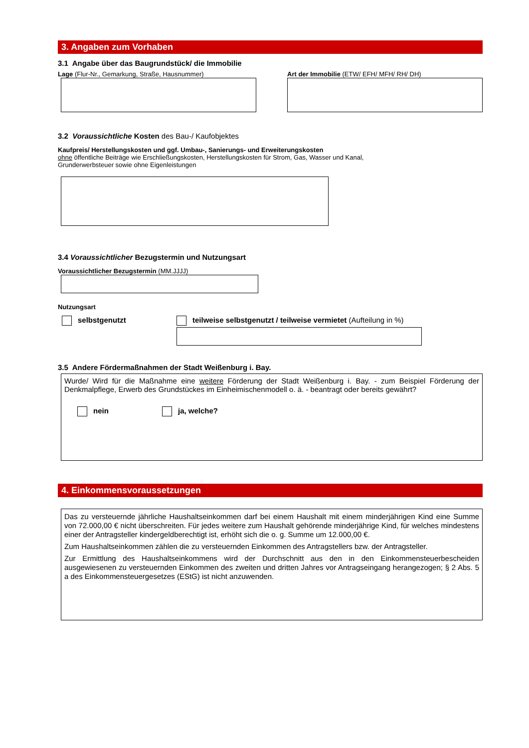3. Angaben zum Vorhaben
3.1 Angabe über das Baugrundstück/ die Immobilie
Lage (Flur-Nr., Gemarkung, Straße, Hausnummer)
Art der Immobilie (ETW/ EFH/ MFH/ RH/ DH)
3.2 Voraussichtliche Kosten des Bau-/ Kaufobjektes
Kaufpreis/ Herstellungskosten und ggf. Umbau-, Sanierungs- und Erweiterungskosten
ohne öffentliche Beiträge wie Erschließungskosten, Herstellungskosten für Strom, Gas, Wasser und Kanal,
Grunderwerbsteuer sowie ohne Eigenleistungen
3.4 Voraussichtlicher Bezugstermin und Nutzungsart
Voraussichtlicher Bezugstermin (MM.JJJJ)
Nutzungsart
selbstgenutzt teilweise selbstgenutzt / teilweise vermietet (Aufteilung in %)
3.5 Andere Fördermaßnahmen der Stadt Weißenburg i. Bay.
Wurde/ Wird für die Maßnahme eine weitere Förderung der Stadt Weißenburg i. Bay. - zum Beispiel Förderung der Denkmalpflege, Erwerb des Grundstückes im Einheimischenmodell o. ä. - beantragt oder bereits gewährt?
nein ja, welche?
4. Einkommensvoraussetzungen
Das zu versteuernde jährliche Haushaltseinkommen darf bei einem Haushalt mit einem minderjährigen Kind eine Summe von 72.000,00 € nicht überschreiten. Für jedes weitere zum Haushalt gehörende minderjährige Kind, für welches mindestens einer der Antragsteller kindergeldberechtigt ist, erhöht sich die o. g. Summe um 12.000,00 €.
Zum Haushaltseinkommen zählen die zu versteuernden Einkommen des Antragstellers bzw. der Antragsteller.
Zur Ermittlung des Haushaltseinkommens wird der Durchschnitt aus den in den Einkommensteuerbescheiden ausgewiesenen zu versteuernden Einkommen des zweiten und dritten Jahres vor Antragseingang herangezogen; § 2 Abs. 5 a des Einkommensteuergesetzes (EStG) ist nicht anzuwenden.